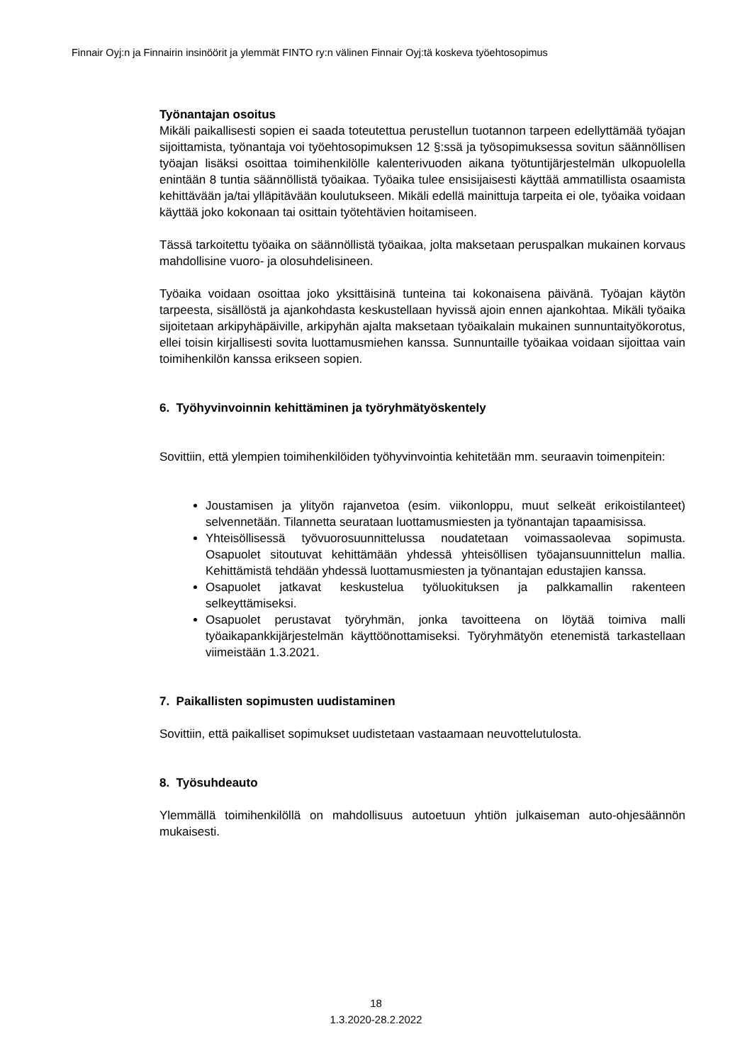Finnair Oyj:n ja Finnairin insinöörit ja ylemmät FINTO ry:n välinen Finnair Oyj:tä koskeva työehtosopimus
Työnantajan osoitus
Mikäli paikallisesti sopien ei saada toteutettua perustellun tuotannon tarpeen edellyttämää työajan sijoittamista, työnantaja voi työehtosopimuksen 12 §:ssä ja työsopimuksessa sovitun säännöllisen työajan lisäksi osoittaa toimihenkilölle kalenterivuoden aikana työtuntijärjestelmän ulkopuolella enintään 8 tuntia säännöllistä työaikaa. Työaika tulee ensisijaisesti käyttää ammatillista osaamista kehittävään ja/tai ylläpitävään koulutukseen. Mikäli edellä mainittuja tarpeita ei ole, työaika voidaan käyttää joko kokonaan tai osittain työtehtävien hoitamiseen.
Tässä tarkoitettu työaika on säännöllistä työaikaa, jolta maksetaan peruspalkan mukainen korvaus mahdollisine vuoro- ja olosuhdelisineen.
Työaika voidaan osoittaa joko yksittäisinä tunteina tai kokonaisena päivänä. Työajan käytön tarpeesta, sisällöstä ja ajankohdasta keskustellaan hyvissä ajoin ennen ajankohtaa. Mikäli työaika sijoitetaan arkipyhäpäiville, arkipyhän ajalta maksetaan työaikalain mukainen sunnuntaityökorotus, ellei toisin kirjallisesti sovita luottamusmiehen kanssa. Sunnuntaille työaikaa voidaan sijoittaa vain toimihenkilön kanssa erikseen sopien.
6. Työhyvinvoinnin kehittäminen ja työryhmätyöskentely
Sovittiin, että ylempien toimihenkilöiden työhyvinvointia kehitetään mm. seuraavin toimenpitein:
Joustamisen ja ylityön rajanvetoa (esim. viikonloppu, muut selkeät erikoistilanteet) selvennetään. Tilannetta seurataan luottamusmiesten ja työnantajan tapaamisissa.
Yhteisöllisessä työvuorosuunnittelussa noudatetaan voimassaolevaa sopimusta. Osapuolet sitoutuvat kehittämään yhdessä yhteisöllisen työajansuunnittelun mallia. Kehittämistä tehdään yhdessä luottamusmiesten ja työnantajan edustajien kanssa.
Osapuolet jatkavat keskustelua työluokituksen ja palkkamallin rakenteen selkeyttämiseksi.
Osapuolet perustavat työryhmän, jonka tavoitteena on löytää toimiva malli työaikapankkijärjestelmän käyttöönottamiseksi. Työryhmätyön etenemistä tarkastellaan viimeistään 1.3.2021.
7. Paikallisten sopimusten uudistaminen
Sovittiin, että paikalliset sopimukset uudistetaan vastaamaan neuvottelutulosta.
8. Työsuhdeauto
Ylemmällä toimihenkilöllä on mahdollisuus autoetuun yhtiön julkaiseman auto-ohjesäännön mukaisesti.
18
1.3.2020-28.2.2022